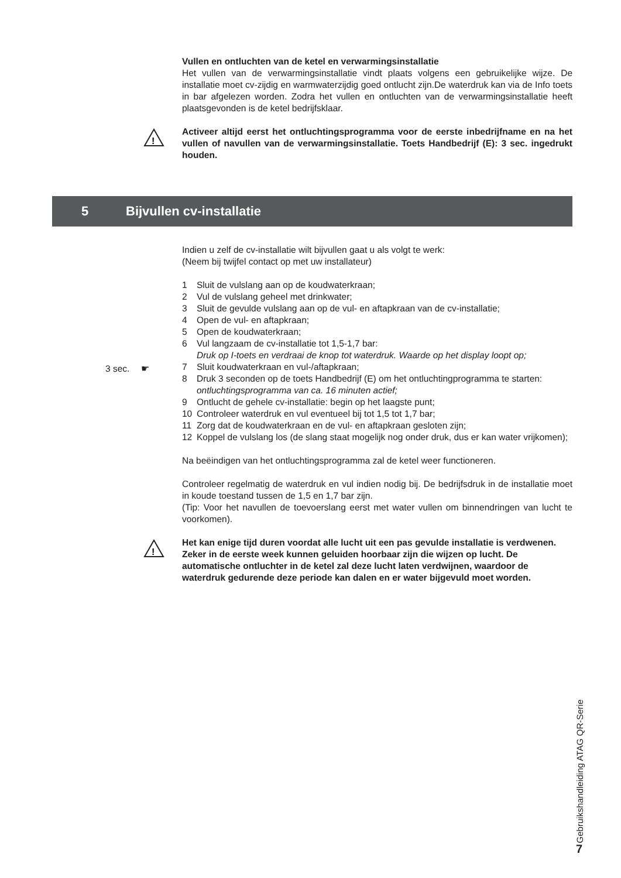Vullen en ontluchten van de ketel en verwarmingsinstallatie
Het vullen van de verwarmingsinstallatie vindt plaats volgens een gebruikelijke wijze. De installatie moet cv-zijdig en warmwaterzijdig goed ontlucht zijn.De waterdruk kan via de Info toets in bar afgelezen worden. Zodra het vullen en ontluchten van de verwarmingsinstallatie heeft plaatsgevonden is de ketel bedrijfsklaar.
!
Activeer altijd eerst het ontluchtingsprogramma voor de eerste inbedrijfname en na het vullen of navullen van de verwarmingsinstallatie. Toets Handbedrijf (E): 3 sec. ingedrukt houden.
5 Bijvullen cv-installatie
Indien u zelf de cv-installatie wilt bijvullen gaat u als volgt te werk:
(Neem bij twijfel contact op met uw installateur)
1 Sluit de vulslang aan op de koudwaterkraan;
2 Vul de vulslang geheel met drinkwater;
3 Sluit de gevulde vulslang aan op de vul- en aftapkraan van de cv-installatie;
4 Open de vul- en aftapkraan;
5 Open de koudwaterkraan;
6 Vul langzaam de cv-installatie tot 1,5-1,7 bar:
Druk op I-toets en verdraai de knop tot waterdruk. Waarde op het display loopt op;
7 Sluit koudwaterkraan en vul-/aftapkraan;
8 Druk 3 seconden op de toets Handbedrijf (E) om het ontluchtingprogramma te starten: ontluchtingsprogramma van ca. 16 minuten actief;
9 Ontlucht de gehele cv-installatie: begin op het laagste punt;
10 Controleer waterdruk en vul eventueel bij tot 1,5 tot 1,7 bar;
11 Zorg dat de koudwaterkraan en de vul- en aftapkraan gesloten zijn;
12 Koppel de vulslang los (de slang staat mogelijk nog onder druk, dus er kan water vrijkomen);
Na beëindigen van het ontluchtingsprogramma zal de ketel weer functioneren.
Controleer regelmatig de waterdruk en vul indien nodig bij. De bedrijfsdruk in de installatie moet in koude toestand tussen de 1,5 en 1,7 bar zijn.
(Tip: Voor het navullen de toevoerslang eerst met water vullen om binnendringen van lucht te voorkomen).
!
Het kan enige tijd duren voordat alle lucht uit een pas gevulde installatie is verdwenen. Zeker in de eerste week kunnen geluiden hoorbaar zijn die wijzen op lucht. De automatische ontluchter in de ketel zal deze lucht laten verdwijnen, waardoor de waterdruk gedurende deze periode kan dalen en er water bijgevuld moet worden.
3 sec. ☛
Gebruikshandleiding ATAG QR-Serie
7